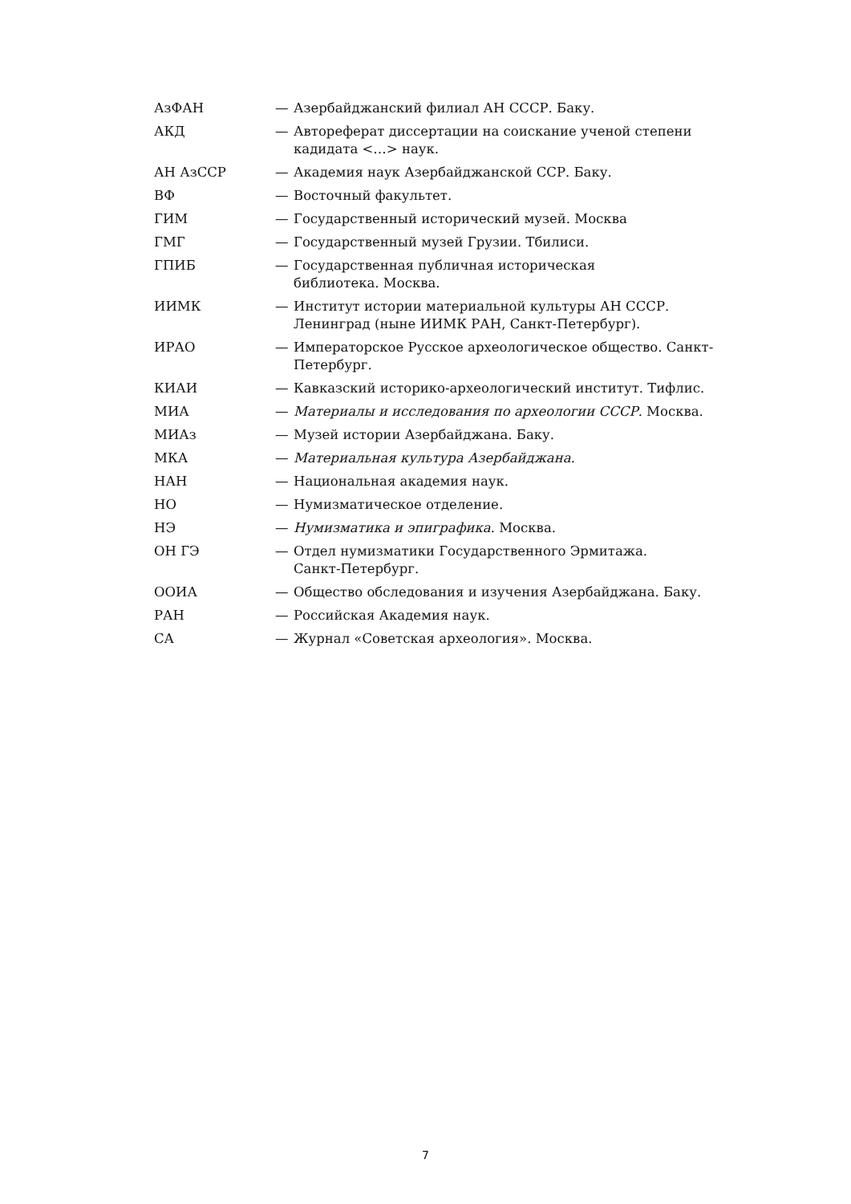АзФАН — Азербайджанский филиал АН СССР. Баку.
АКД — Автореферат диссертации на соискание ученой степени кадидата <…> наук.
АН АзССР — Академия наук Азербайджанской ССР. Баку.
ВФ — Восточный факультет.
ГИМ — Государственный исторический музей. Москва
ГМГ — Государственный музей Грузии. Тбилиси.
ГПИБ — Государственная публичная историческая
библиотека. Москва.
ИИМК — Институт истории материальной культуры АН СССР. Ленинград (ныне ИИМК РАН, Санкт-Петербург).
ИРАО — Императорское Русское археологическое общество. Санкт-Петербург.
КИАИ — Кавказский историко-археологический институт. Тифлис.
МИА — Материалы и исследования по археологии СССР. Москва.
МИАз — Музей истории Азербайджана. Баку.
МКА — Материальная культура Азербайджана.
НАН — Национальная академия наук.
НО — Нумизматическое отделение.
НЭ — Нумизматика и эпиграфика. Москва.
ОН ГЭ — Отдел нумизматики Государственного Эрмитажа.
Санкт-Петербург.
ООИА — Общество обследования и изучения Азербайджана. Баку.
РАН — Российская Академия наук.
СА — Журнал «Советская археология». Москва.
7